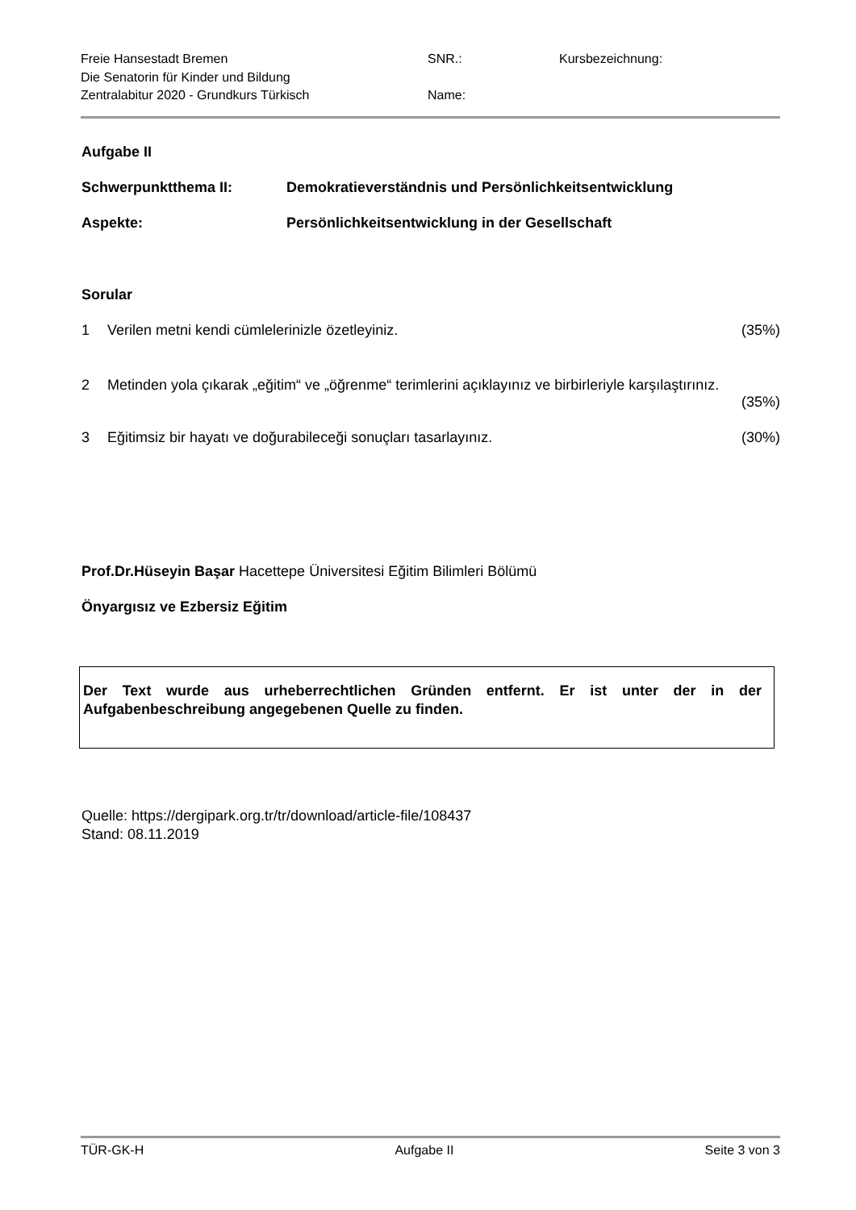Freie Hansestadt Bremen
Die Senatorin für Kinder und Bildung
Zentralabitur 2020 - Grundkurs Türkisch
SNR.:
Name:
Kursbezeichnung:
Aufgabe II
Schwerpunktthema II: Demokratieverständnis und Persönlichkeitsentwicklung
Aspekte: Persönlichkeitsentwicklung in der Gesellschaft
Sorular
1 Verilen metni kendi cümlelerinizle özetleyiniz. (35%)
2 Metinden yola çıkarak „eğitim“ ve „öğrenme“ terimlerini açıklayınız ve birbirleriyle karşılaştırınız.
(35%)
3 Eğitimsiz bir hayatı ve doğurabileceği sonuçları tasarlayınız. (30%)
Prof.Dr.Hüseyin Başar Hacettepe Üniversitesi Eğitim Bilimleri Bölümü
Önyargısız ve Ezbersiz Eğitim
Der Text wurde aus urheberrechtlichen Gründen entfernt. Er ist unter der in der Aufgabenbeschreibung angegebenen Quelle zu finden.
Quelle: https://dergipark.org.tr/tr/download/article-file/108437
Stand: 08.11.2019
TÜR-GK-H Aufgabe II Seite 3 von 3